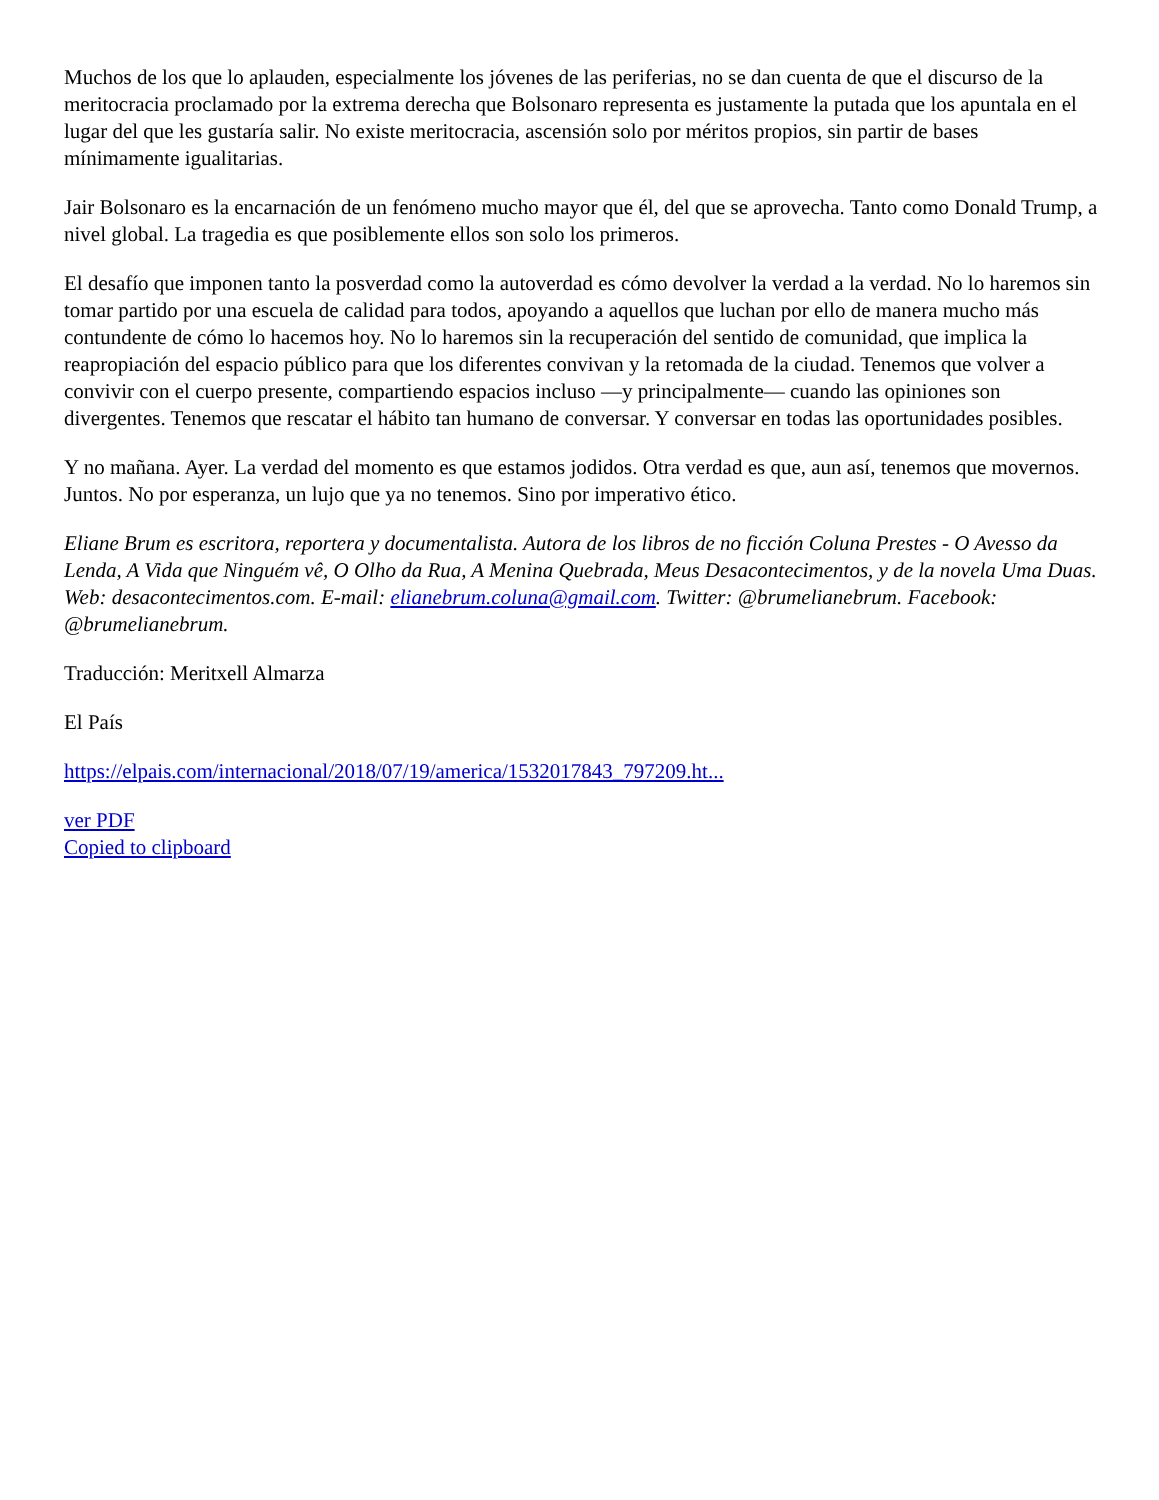Muchos de los que lo aplauden, especialmente los jóvenes de las periferias, no se dan cuenta de que el discurso de la meritocracia proclamado por la extrema derecha que Bolsonaro representa es justamente la putada que los apuntala en el lugar del que les gustaría salir. No existe meritocracia, ascensión solo por méritos propios, sin partir de bases mínimamente igualitarias.
Jair Bolsonaro es la encarnación de un fenómeno mucho mayor que él, del que se aprovecha. Tanto como Donald Trump, a nivel global. La tragedia es que posiblemente ellos son solo los primeros.
El desafío que imponen tanto la posverdad como la autoverdad es cómo devolver la verdad a la verdad. No lo haremos sin tomar partido por una escuela de calidad para todos, apoyando a aquellos que luchan por ello de manera mucho más contundente de cómo lo hacemos hoy. No lo haremos sin la recuperación del sentido de comunidad, que implica la reapropiación del espacio público para que los diferentes convivan y la retomada de la ciudad. Tenemos que volver a convivir con el cuerpo presente, compartiendo espacios incluso —y principalmente— cuando las opiniones son divergentes. Tenemos que rescatar el hábito tan humano de conversar. Y conversar en todas las oportunidades posibles.
Y no mañana. Ayer. La verdad del momento es que estamos jodidos. Otra verdad es que, aun así, tenemos que movernos. Juntos. No por esperanza, un lujo que ya no tenemos. Sino por imperativo ético.
Eliane Brum es escritora, reportera y documentalista. Autora de los libros de no ficción Coluna Prestes - O Avesso da Lenda, A Vida que Ninguém vê, O Olho da Rua, A Menina Quebrada, Meus Desacontecimentos, y de la novela Uma Duas. Web: desacontecimentos.com. E-mail: elianebrum.coluna@gmail.com. Twitter: @brumelianebrum. Facebook: @brumelianebrum.
Traducción: Meritxell Almarza
El País
https://elpais.com/internacional/2018/07/19/america/1532017843_797209.ht...
ver PDF
Copied to clipboard